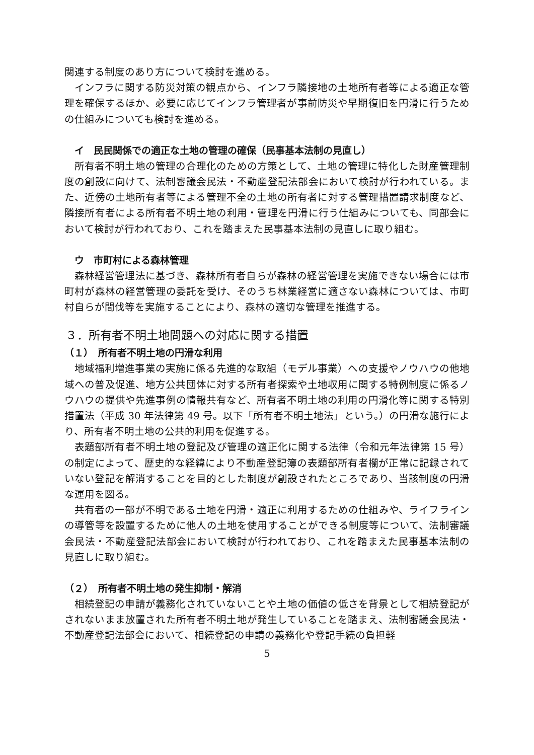関連する制度のあり方について検討を進める。
インフラに関する防災対策の観点から、インフラ隣接地の土地所有者等による適正な管理を確保するほか、必要に応じてインフラ管理者が事前防災や早期復旧を円滑に行うための仕組みについても検討を進める。
イ　民民関係での適正な土地の管理の確保（民事基本法制の見直し）
所有者不明土地の管理の合理化のための方策として、土地の管理に特化した財産管理制度の創設に向けて、法制審議会民法・不動産登記法部会において検討が行われている。また、近傍の土地所有者等による管理不全の土地の所有者に対する管理措置請求制度など、隣接所有者による所有者不明土地の利用・管理を円滑に行う仕組みについても、同部会において検討が行われており、これを踏まえた民事基本法制の見直しに取り組む。
ウ　市町村による森林管理
森林経営管理法に基づき、森林所有者自らが森林の経営管理を実施できない場合には市町村が森林の経営管理の委託を受け、そのうち林業経営に適さない森林については、市町村自らが間伐等を実施することにより、森林の適切な管理を推進する。
３．所有者不明土地問題への対応に関する措置
（１）　所有者不明土地の円滑な利用
地域福利増進事業の実施に係る先進的な取組（モデル事業）への支援やノウハウの他地域への普及促進、地方公共団体に対する所有者探索や土地収用に関する特例制度に係るノウハウの提供や先進事例の情報共有など、所有者不明土地の利用の円滑化等に関する特別措置法（平成 30 年法律第 49 号。以下「所有者不明土地法」という。）の円滑な施行により、所有者不明土地の公共的利用を促進する。
表題部所有者不明土地の登記及び管理の適正化に関する法律（令和元年法律第 15 号）の制定によって、歴史的な経緯により不動産登記簿の表題部所有者欄が正常に記録されていない登記を解消することを目的とした制度が創設されたところであり、当該制度の円滑な運用を図る。
共有者の一部が不明である土地を円滑・適正に利用するための仕組みや、ライフラインの導管等を設置するために他人の土地を使用することができる制度等について、法制審議会民法・不動産登記法部会において検討が行われており、これを踏まえた民事基本法制の見直しに取り組む。
（２）　所有者不明土地の発生抑制・解消
相続登記の申請が義務化されていないことや土地の価値の低さを背景として相続登記がされないまま放置された所有者不明土地が発生していることを踏まえ、法制審議会民法・不動産登記法部会において、相続登記の申請の義務化や登記手続の負担軽
5